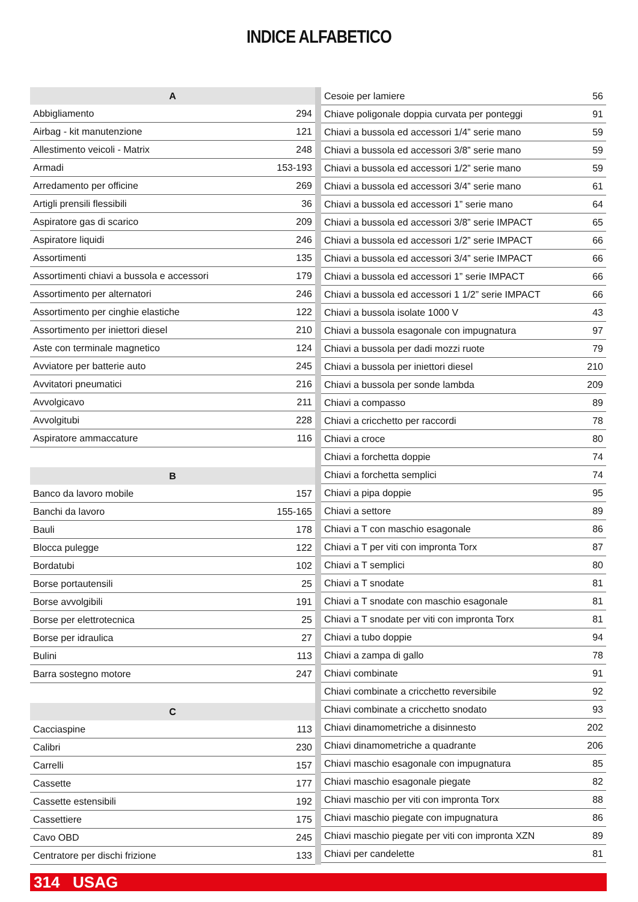INDICE ALFABETICO
| A | |
| --- | --- |
| Abbigliamento | 294 |
| Airbag - kit manutenzione | 121 |
| Allestimento veicoli - Matrix | 248 |
| Armadi | 153-193 |
| Arredamento per officine | 269 |
| Artigli prensili flessibili | 36 |
| Aspiratore gas di scarico | 209 |
| Aspiratore liquidi | 246 |
| Assortimenti | 135 |
| Assortimenti chiavi a bussola e accessori | 179 |
| Assortimento per alternatori | 246 |
| Assortimento per cinghie elastiche | 122 |
| Assortimento per iniettori diesel | 210 |
| Aste con terminale magnetico | 124 |
| Avviatore per batterie auto | 245 |
| Avvitatori pneumatici | 216 |
| Avvolgicavo | 211 |
| Avvolgitubi | 228 |
| Aspiratore ammaccature | 116 |
| B | |
| Banco da lavoro mobile | 157 |
| Banchi da lavoro | 155-165 |
| Bauli | 178 |
| Blocca pulegge | 122 |
| Bordatubi | 102 |
| Borse portautensili | 25 |
| Borse avvolgibili | 191 |
| Borse per elettrotecnica | 25 |
| Borse per idraulica | 27 |
| Bulini | 113 |
| Barra sostegno motore | 247 |
| C | |
| Cacciaspine | 113 |
| Calibri | 230 |
| Carrelli | 157 |
| Cassette | 177 |
| Cassette estensibili | 192 |
| Cassettiere | 175 |
| Cavo OBD | 245 |
| Centratore per dischi frizione | 133 |
| Cesoie per lamiere | 56 |
| Chiave poligonale doppia curvata per ponteggi | 91 |
| Chiavi a bussola ed accessori 1/4” serie mano | 59 |
| Chiavi a bussola ed accessori 3/8” serie mano | 59 |
| Chiavi a bussola ed accessori 1/2” serie mano | 59 |
| Chiavi a bussola ed accessori 3/4” serie mano | 61 |
| Chiavi a bussola ed accessori 1” serie mano | 64 |
| Chiavi a bussola ed accessori 3/8” serie IMPACT | 65 |
| Chiavi a bussola ed accessori 1/2” serie IMPACT | 66 |
| Chiavi a bussola ed accessori 3/4” serie IMPACT | 66 |
| Chiavi a bussola ed accessori 1” serie IMPACT | 66 |
| Chiavi a bussola ed accessori 1 1/2” serie IMPACT | 66 |
| Chiavi a bussola isolate 1000 V | 43 |
| Chiavi a bussola esagonale con impugnatura | 97 |
| Chiavi a bussola per dadi mozzi ruote | 79 |
| Chiavi a bussola per iniettori diesel | 210 |
| Chiavi a bussola per sonde lambda | 209 |
| Chiavi a compasso | 89 |
| Chiavi a cricchetto per raccordi | 78 |
| Chiavi a croce | 80 |
| Chiavi a forchetta doppie | 74 |
| Chiavi a forchetta semplici | 74 |
| Chiavi a pipa doppie | 95 |
| Chiavi a settore | 89 |
| Chiavi a T con maschio esagonale | 86 |
| Chiavi a T per viti con impronta Torx | 87 |
| Chiavi a T semplici | 80 |
| Chiavi a T snodate | 81 |
| Chiavi a T snodate con maschio esagonale | 81 |
| Chiavi a T snodate per viti con impronta Torx | 81 |
| Chiavi a tubo doppie | 94 |
| Chiavi a zampa di gallo | 78 |
| Chiavi combinate | 91 |
| Chiavi combinate a cricchetto reversibile | 92 |
| Chiavi combinate a cricchetto snodato | 93 |
| Chiavi dinamometriche a disinnesto | 202 |
| Chiavi dinamometriche a quadrante | 206 |
| Chiavi maschio esagonale con impugnatura | 85 |
| Chiavi maschio esagonale piegate | 82 |
| Chiavi maschio per viti con impronta Torx | 88 |
| Chiavi maschio piegate con impugnatura | 86 |
| Chiavi maschio piegate per viti con impronta XZN | 89 |
| Chiavi per candelette | 81 |
314 USAG